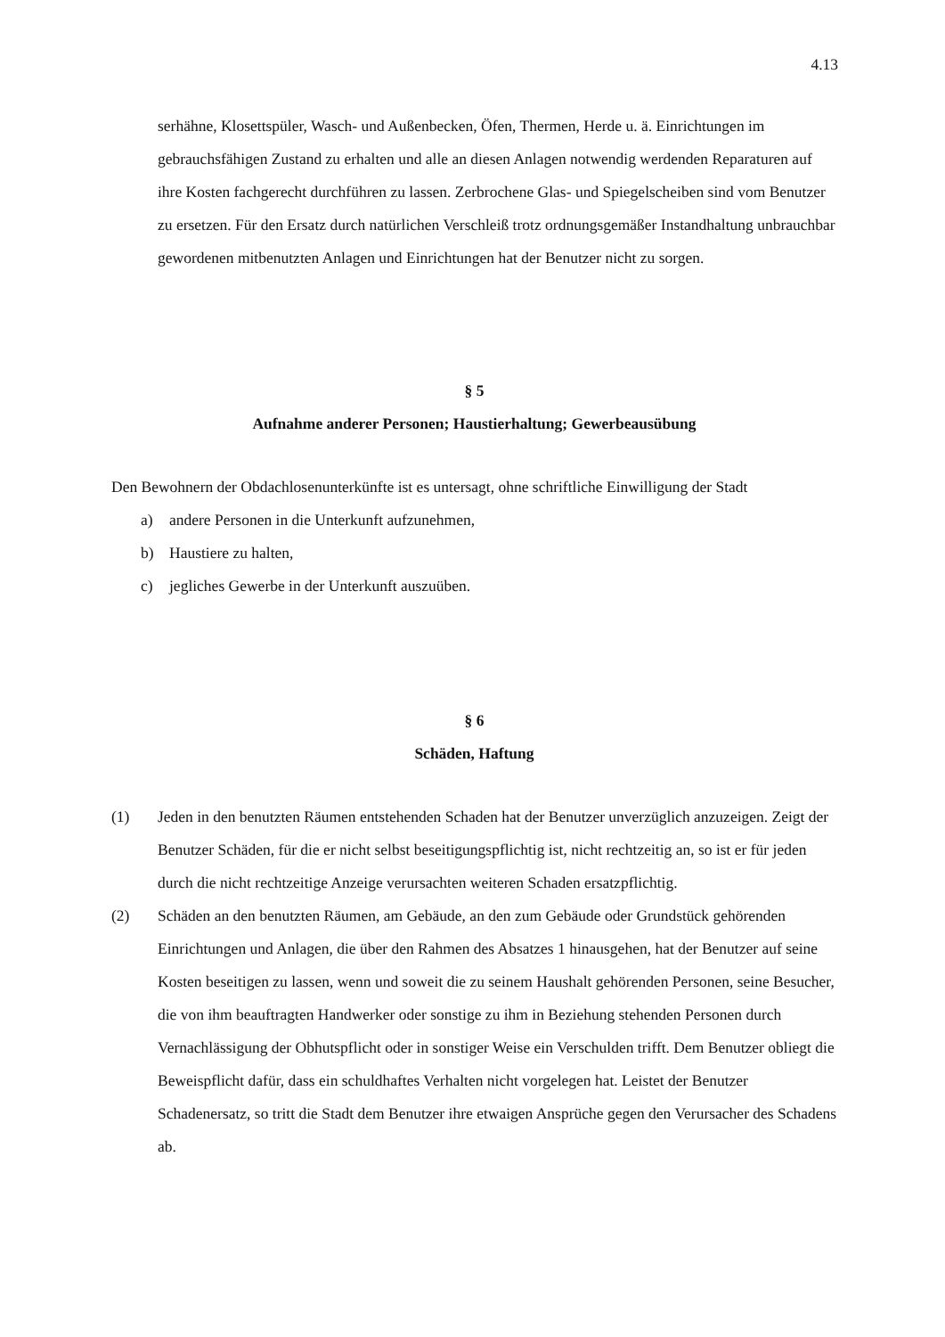4.13
serhähne, Klosettspüler, Wasch- und Außenbecken, Öfen, Thermen, Herde u. ä. Ein­richtungen im gebrauchsfähigen Zustand zu erhalten und alle an diesen Anlagen not­wendig werdenden Reparaturen auf ihre Kosten fachgerecht durchführen zu lassen. Zerbrochene Glas- und Spiegelscheiben sind vom Benutzer zu ersetzen. Für den Ersatz durch natürlichen Verschleiß trotz ordnungsgemäßer Instandhaltung unbrauchbar ge­wordenen mitbenutzten Anlagen und Einrichtungen hat der Benutzer nicht zu sorgen.
§ 5
Aufnahme anderer Personen; Haustierhaltung; Gewerbeausübung
Den Bewohnern der Obdachlosenunterkünfte ist es untersagt, ohne schriftliche Einwilligung der Stadt
a) andere Personen in die Unterkunft aufzunehmen,
b) Haustiere zu halten,
c) jegliches Gewerbe in der Unterkunft auszuüben.
§ 6
Schäden, Haftung
(1) Jeden in den benutzten Räumen entstehenden Schaden hat der Benutzer unverzüglich anzuzeigen. Zeigt der Benutzer Schäden, für die er nicht selbst beseitigungspflichtig ist, nicht rechtzeitig an, so ist er für jeden durch die nicht rechtzeitige Anzeige verursachten weiteren Schaden ersatzpflichtig.
(2) Schäden an den benutzten Räumen, am Gebäude, an den zum Gebäude oder Grundstück gehörenden Einrichtungen und Anlagen, die über den Rahmen des Absatzes 1 hinaus­gehen, hat der Benutzer auf seine Kosten beseitigen zu lassen, wenn und soweit die zu seinem Haushalt gehörenden Personen, seine Besucher, die von ihm beauftragten Handwerker oder sonstige zu ihm in Beziehung stehenden Personen durch Vernachläs­sigung der Obhutspflicht oder in sonstiger Weise ein Verschulden trifft. Dem Benutzer obliegt die Beweispflicht dafür, dass ein schuldhaftes Verhalten nicht vorgelegen hat. Leistet der Benutzer Schadenersatz, so tritt die Stadt dem Benutzer ihre etwaigen An­sprüche gegen den Verursacher des Schadens ab.